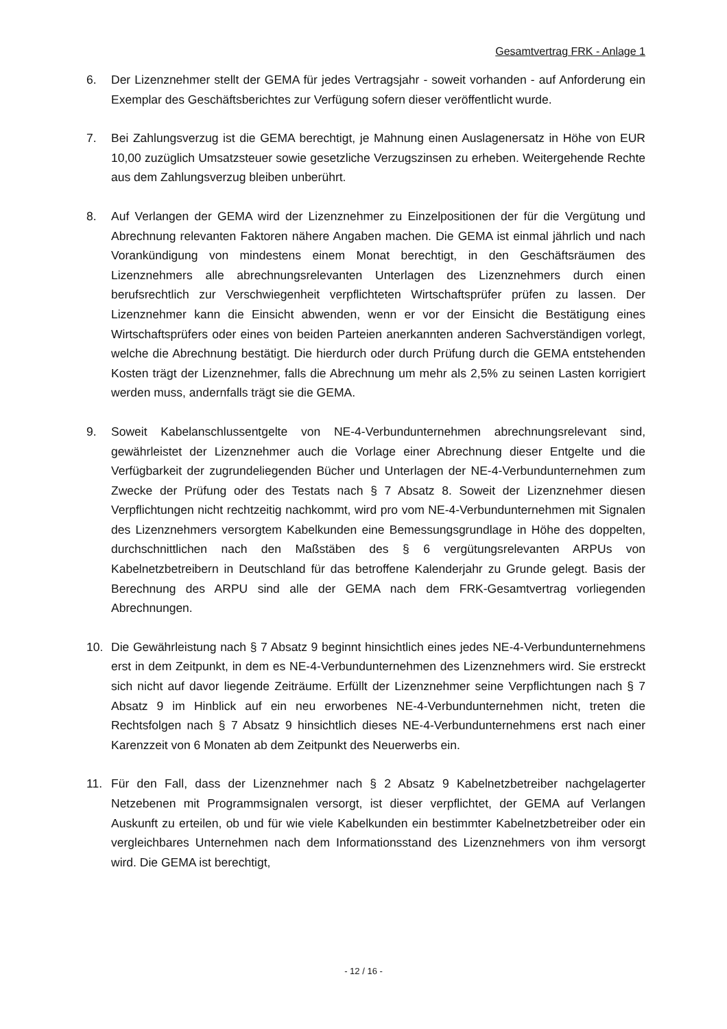Gesamtvertrag FRK - Anlage 1
6. Der Lizenznehmer stellt der GEMA für jedes Vertragsjahr - soweit vorhanden - auf Anforderung ein Exemplar des Geschäftsberichtes zur Verfügung sofern dieser veröffentlicht wurde.
7. Bei Zahlungsverzug ist die GEMA berechtigt, je Mahnung einen Auslagenersatz in Höhe von EUR 10,00 zuzüglich Umsatzsteuer sowie gesetzliche Verzugszinsen zu erheben. Weitergehende Rechte aus dem Zahlungsverzug bleiben unberührt.
8. Auf Verlangen der GEMA wird der Lizenznehmer zu Einzelpositionen der für die Vergütung und Abrechnung relevanten Faktoren nähere Angaben machen. Die GEMA ist einmal jährlich und nach Vorankündigung von mindestens einem Monat berechtigt, in den Geschäftsräumen des Lizenznehmers alle abrechnungsrelevanten Unterlagen des Lizenznehmers durch einen berufsrechtlich zur Verschwiegenheit verpflichteten Wirtschaftsprüfer prüfen zu lassen. Der Lizenznehmer kann die Einsicht abwenden, wenn er vor der Einsicht die Bestätigung eines Wirtschaftsprüfers oder eines von beiden Parteien anerkannten anderen Sachverständigen vorlegt, welche die Abrechnung bestätigt. Die hierdurch oder durch Prüfung durch die GEMA entstehenden Kosten trägt der Lizenznehmer, falls die Abrechnung um mehr als 2,5% zu seinen Lasten korrigiert werden muss, andernfalls trägt sie die GEMA.
9. Soweit Kabelanschlussentgelte von NE-4-Verbundunternehmen abrechnungsrelevant sind, gewährleistet der Lizenznehmer auch die Vorlage einer Abrechnung dieser Entgelte und die Verfügbarkeit der zugrundeliegenden Bücher und Unterlagen der NE-4-Verbundunternehmen zum Zwecke der Prüfung oder des Testats nach § 7 Absatz 8. Soweit der Lizenznehmer diesen Verpflichtungen nicht rechtzeitig nachkommt, wird pro vom NE-4-Verbundunternehmen mit Signalen des Lizenznehmers versorgtem Kabelkunden eine Bemessungsgrundlage in Höhe des doppelten, durchschnittlichen nach den Maßstäben des § 6 vergütungsrelevanten ARPUs von Kabelnetzbetreibern in Deutschland für das betroffene Kalenderjahr zu Grunde gelegt. Basis der Berechnung des ARPU sind alle der GEMA nach dem FRK-Gesamtvertrag vorliegenden Abrechnungen.
10. Die Gewährleistung nach § 7 Absatz 9 beginnt hinsichtlich eines jedes NE-4-Verbundunternehmens erst in dem Zeitpunkt, in dem es NE-4-Verbundunternehmen des Lizenznehmers wird. Sie erstreckt sich nicht auf davor liegende Zeiträume. Erfüllt der Lizenznehmer seine Verpflichtungen nach § 7 Absatz 9 im Hinblick auf ein neu erworbenes NE-4-Verbundunternehmen nicht, treten die Rechtsfolgen nach § 7 Absatz 9 hinsichtlich dieses NE-4-Verbundunternehmens erst nach einer Karenzzeit von 6 Monaten ab dem Zeitpunkt des Neuerwerbs ein.
11. Für den Fall, dass der Lizenznehmer nach § 2 Absatz 9 Kabelnetzbetreiber nachgelagerter Netzebenen mit Programmsignalen versorgt, ist dieser verpflichtet, der GEMA auf Verlangen Auskunft zu erteilen, ob und für wie viele Kabelkunden ein bestimmter Kabelnetzbetreiber oder ein vergleichbares Unternehmen nach dem Informationsstand des Lizenznehmers von ihm versorgt wird. Die GEMA ist berechtigt,
- 12 / 16 -